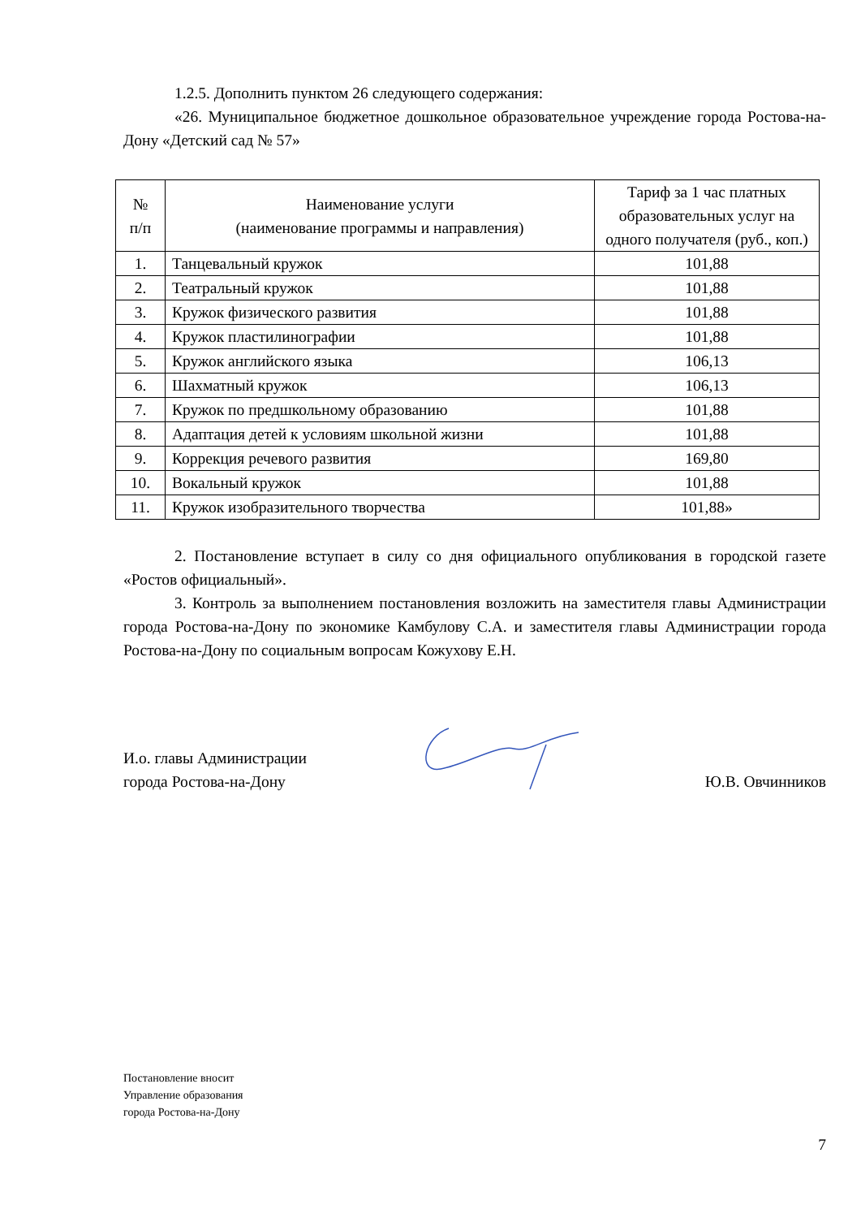1.2.5. Дополнить пунктом 26 следующего содержания:
«26. Муниципальное бюджетное дошкольное образовательное учреждение города Ростова-на-Дону «Детский сад № 57»
| № п/п | Наименование услуги (наименование программы и направления) | Тариф за 1 час платных образовательных услуг на одного получателя (руб., коп.) |
| --- | --- | --- |
| 1. | Танцевальный кружок | 101,88 |
| 2. | Театральный кружок | 101,88 |
| 3. | Кружок физического развития | 101,88 |
| 4. | Кружок пластилинографии | 101,88 |
| 5. | Кружок английского языка | 106,13 |
| 6. | Шахматный кружок | 106,13 |
| 7. | Кружок по предшкольному образованию | 101,88 |
| 8. | Адаптация детей к условиям школьной жизни | 101,88 |
| 9. | Коррекция речевого развития | 169,80 |
| 10. | Вокальный кружок | 101,88 |
| 11. | Кружок изобразительного творчества | 101,88» |
2. Постановление вступает в силу со дня официального опубликования в городской газете «Ростов официальный».
3. Контроль за выполнением постановления возложить на заместителя главы Администрации города Ростова-на-Дону по экономике Камбулову С.А. и заместителя главы Администрации города Ростова-на-Дону по социальным вопросам Кожухову Е.Н.
И.о. главы Администрации
города Ростова-на-Дону
Ю.В. Овчинников
Постановление вносит
Управление образования
города Ростова-на-Дону
7